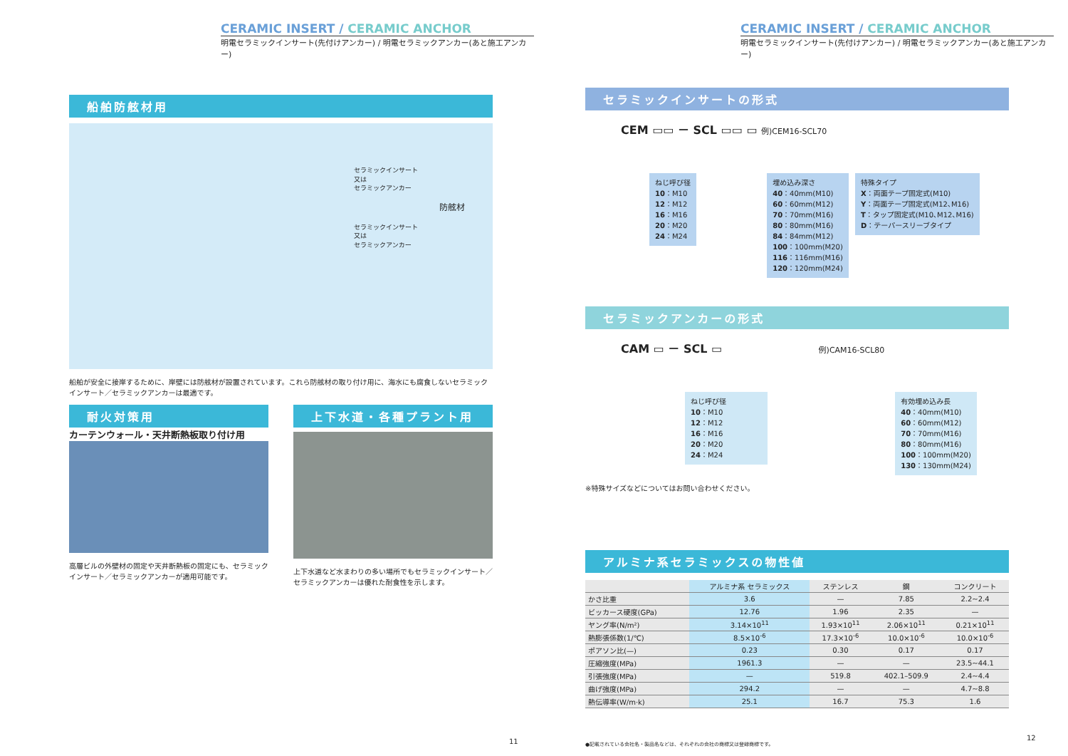CERAMIC INSERT / CERAMIC ANCHOR
明電セラミックインサート(先付けアンカー) / 明電セラミックアンカー(あと施工アンカー)
船舶防舷材用
セラミックインサート
又は
セラミックアンカー
防舷材
セラミックインサート
又は
セラミックアンカー
船舶が安全に接岸するために、岸壁には防舷材が設置されています。これら防舷材の取り付け用に、海水にも腐食しないセラミックインサート／セラミックアンカーは最適です。
耐火対策用
カーテンウォール・天井断熱板取り付け用
高層ビルの外壁材の固定や天井断熱板の固定にも、セラミックインサート／セラミックアンカーが適用可能です。
上下水道・各種プラント用
上下水道など水まわりの多い場所でもセラミックインサート／セラミックアンカーは優れた耐食性を示します。
11
CERAMIC INSERT / CERAMIC ANCHOR
明電セラミックインサート(先付けアンカー) / 明電セラミックアンカー(あと施工アンカー)
セラミックインサートの形式
CEM ▭▭ － SCL ▭▭ ▭ 例)CEM16-SCL70
ねじ呼び径
10：M10
12：M12
16：M16
20：M20
24：M24
埋め込み深さ
40：40mm(M10)
60：60mm(M12)
70：70mm(M16)
80：80mm(M16)
84：84mm(M12)
100：100mm(M20)
116：116mm(M16)
120：120mm(M24)
特殊タイプ
X：両面テープ固定式(M10)
Y：両面テープ固定式(M12､M16)
T：タップ固定式(M10､M12､M16)
D：テーパースリーブタイプ
セラミックアンカーの形式
CAM ▭ － SCL ▭ 例)CAM16-SCL80
ねじ呼び径
10：M10
12：M12
16：M16
20：M20
24：M24
有効埋め込み長
40：40mm(M10)
60：60mm(M12)
70：70mm(M16)
80：80mm(M16)
100：100mm(M20)
130：130mm(M24)
※特殊サイズなどについてはお問い合わせください。
アルミナ系セラミックスの物性値
| | アルミナ系 セラミックス | ステンレス | 鋼 | コンクリート |
| --- | --- | --- | --- | --- |
| かさ比重 | 3.6 | — | 7.85 | 2.2~2.4 |
| ビッカース硬度(GPa) | 12.76 | 1.96 | 2.35 | — |
| ヤング率(N/m²) | 3.14×10<sup>11</sup> | 1.93×10<sup>11</sup> | 2.06×10<sup>11</sup> | 0.21×10<sup>11</sup> |
| 熱膨張係数(1/℃) | 8.5×10<sup>-6</sup> | 17.3×10<sup>-6</sup> | 10.0×10<sup>-6</sup> | 10.0×10<sup>-6</sup> |
| ポアソン比(—) | 0.23 | 0.30 | 0.17 | 0.17 |
| 圧縮強度(MPa) | 1961.3 | — | — | 23.5~44.1 |
| 引張強度(MPa) | — | 519.8 | 402.1–509.9 | 2.4~4.4 |
| 曲げ強度(MPa) | 294.2 | — | — | 4.7~8.8 |
| 熱伝導率(W/m·k) | 25.1 | 16.7 | 75.3 | 1.6 |
●記載されている会社名・製品名などは、それぞれの会社の商標又は登録商標です。
12